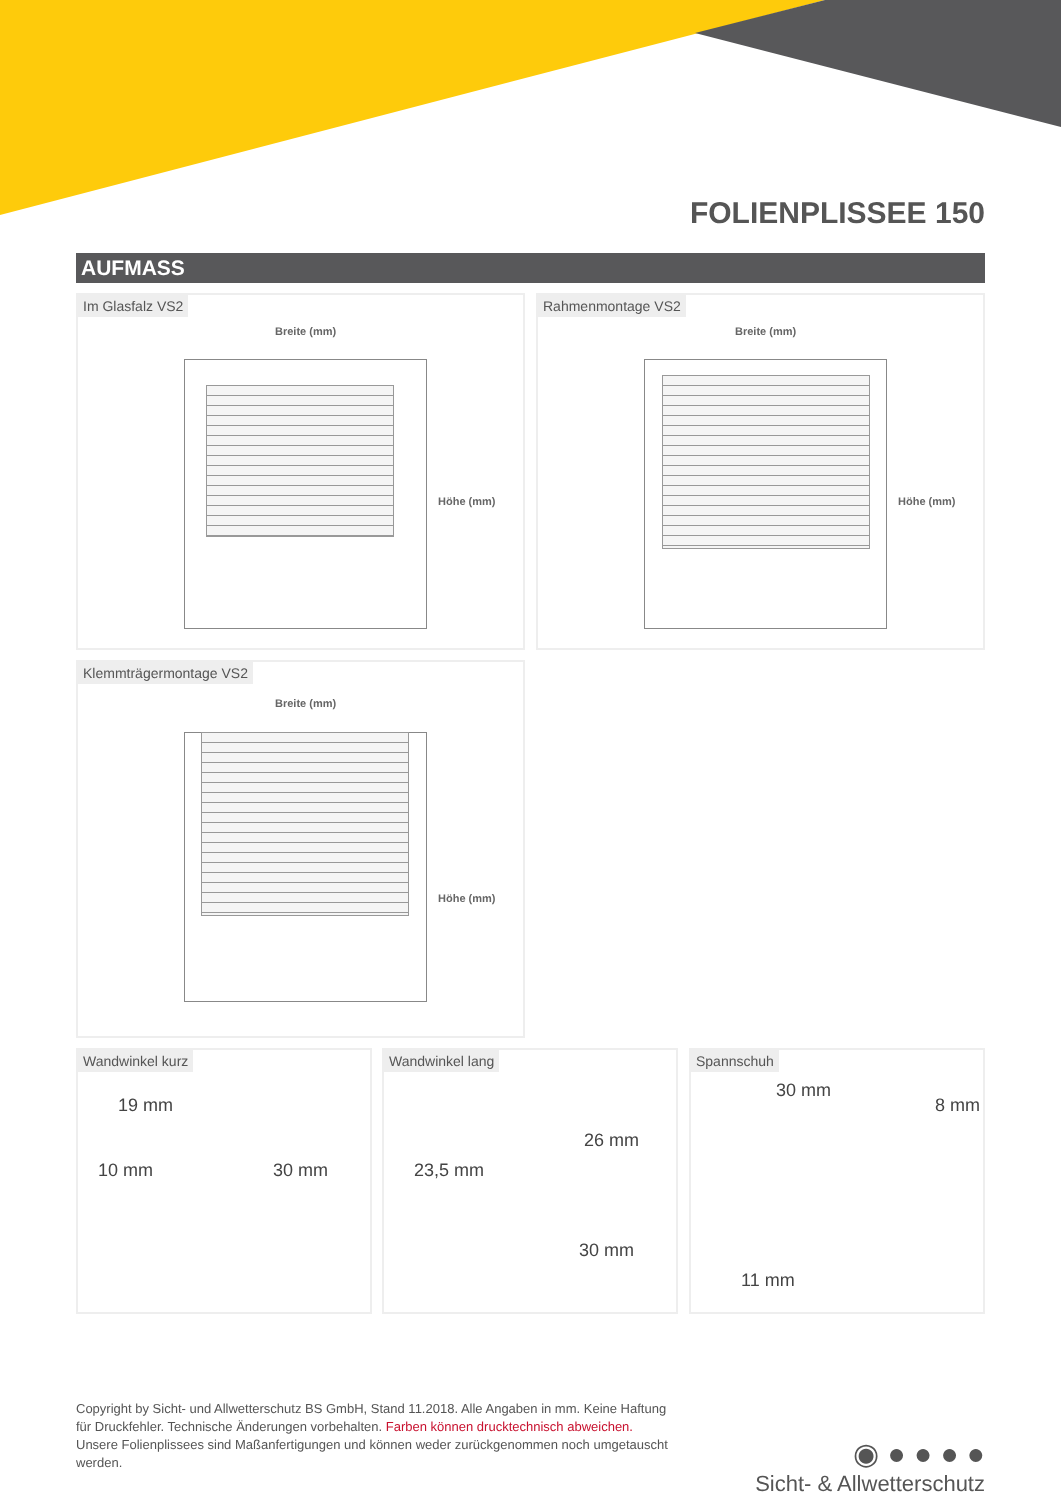FOLIENPLISSEE 150
AUFMASS
Im Glasfalz VS2
Breite (mm)
Höhe (mm)
Rahmenmontage VS2
Breite (mm)
Höhe (mm)
Klemmträgermontage VS2
Breite (mm)
Höhe (mm)
Wandwinkel kurz
19 mm
10 mm 30 mm
Wandwinkel lang
23,5 mm
26 mm
30 mm
Spannschuh
30 mm
8 mm
11 mm
Copyright by Sicht- und Allwetterschutz BS GmbH, Stand 11.2018. Alle Angaben in mm. Keine Haftung für Druckfehler. Technische Änderungen vorbehalten. Farben können drucktechnisch abweichen. Unsere Folienplissees sind Maßanfertigungen und können weder zurückgenommen noch umgetauscht werden.
◉ ● ● ● ●
Sicht- & Allwetterschutz